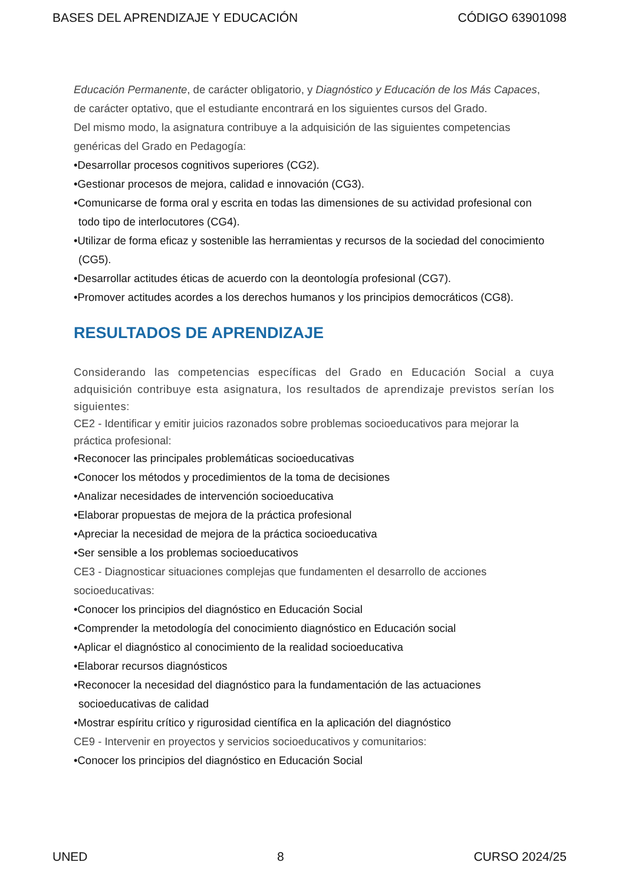BASES DEL APRENDIZAJE Y EDUCACIÓN CÓDIGO 63901098
Educación Permanente, de carácter obligatorio, y Diagnóstico y Educación de los Más Capaces, de carácter optativo, que el estudiante encontrará en los siguientes cursos del Grado.
Del mismo modo, la asignatura contribuye a la adquisición de las siguientes competencias genéricas del Grado en Pedagogía:
•Desarrollar procesos cognitivos superiores (CG2).
•Gestionar procesos de mejora, calidad e innovación (CG3).
•Comunicarse de forma oral y escrita en todas las dimensiones de su actividad profesional con todo tipo de interlocutores (CG4).
•Utilizar de forma eficaz y sostenible las herramientas y recursos de la sociedad del conocimiento (CG5).
•Desarrollar actitudes éticas de acuerdo con la deontología profesional (CG7).
•Promover actitudes acordes a los derechos humanos y los principios democráticos (CG8).
RESULTADOS DE APRENDIZAJE
Considerando las competencias específicas del Grado en Educación Social a cuya adquisición contribuye esta asignatura, los resultados de aprendizaje previstos serían los siguientes:
CE2 - Identificar y emitir juicios razonados sobre problemas socioeducativos para mejorar la práctica profesional:
•Reconocer las principales problemáticas socioeducativas
•Conocer los métodos y procedimientos de la toma de decisiones
•Analizar necesidades de intervención socioeducativa
•Elaborar propuestas de mejora de la práctica profesional
•Apreciar la necesidad de mejora de la práctica socioeducativa
•Ser sensible a los problemas socioeducativos
CE3 - Diagnosticar situaciones complejas que fundamenten el desarrollo de acciones socioeducativas:
•Conocer los principios del diagnóstico en Educación Social
•Comprender la metodología del conocimiento diagnóstico en Educación social
•Aplicar el diagnóstico al conocimiento de la realidad socioeducativa
•Elaborar recursos diagnósticos
•Reconocer la necesidad del diagnóstico para la fundamentación de las actuaciones socioeducativas de calidad
•Mostrar espíritu crítico y rigurosidad científica en la aplicación del diagnóstico
CE9 - Intervenir en proyectos y servicios socioeducativos y comunitarios:
•Conocer los principios del diagnóstico en Educación Social
UNED 8 CURSO 2024/25